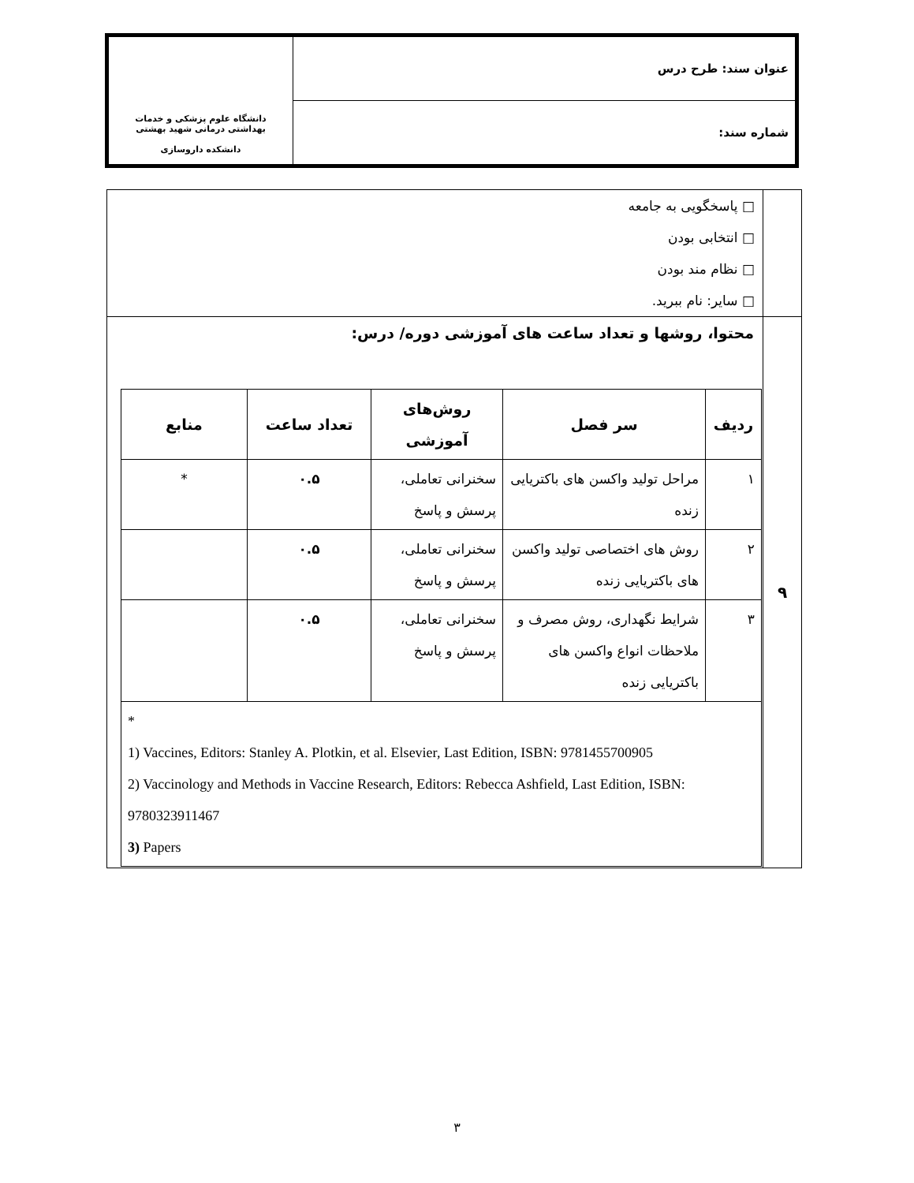| عنوان سند: طرح درس | دانشگاه علوم پزشکی و خدمات بهداشتی درمانی شهید بهشتی دانشکده داروسازی |
| شماره سند: | |
| | □ پاسخگویی به جامعه □ انتخابی بودن □ نظام مند بودن □ سایر: نام ببرید. |
| ۹ | محتوا، روشها و تعداد ساعت های آموزشی دوره/ درس: / ردیف / سر فصل / روش‌های آموزشی / تعداد ساعت / منابع / / --- / --- / --- / --- / --- / / ۱ / مراحل تولید واکسن های باکتریایی زنده / سخنرانی تعاملی، پرسش و پاسخ / ۰.۵ / * / / ۲ / روش های اختصاصی تولید واکسن های باکتریایی زنده / سخنرانی تعاملی، پرسش و پاسخ / ۰.۵ / / / ۳ / شرایط نگهداری، روش مصرف و ملاحظات انواع واکسن های باکتریایی زنده / سخنرانی تعاملی، پرسش و پاسخ / ۰.۵ / / / * 1) Vaccines, Editors: Stanley A. Plotkin, et al. Elsevier, Last Edition, ISBN: 9781455700905 2) Vaccinology and Methods in Vaccine Research, Editors: Rebecca Ashfield, Last Edition, ISBN: 9780323911467 3) Papers / / / / / |
۳